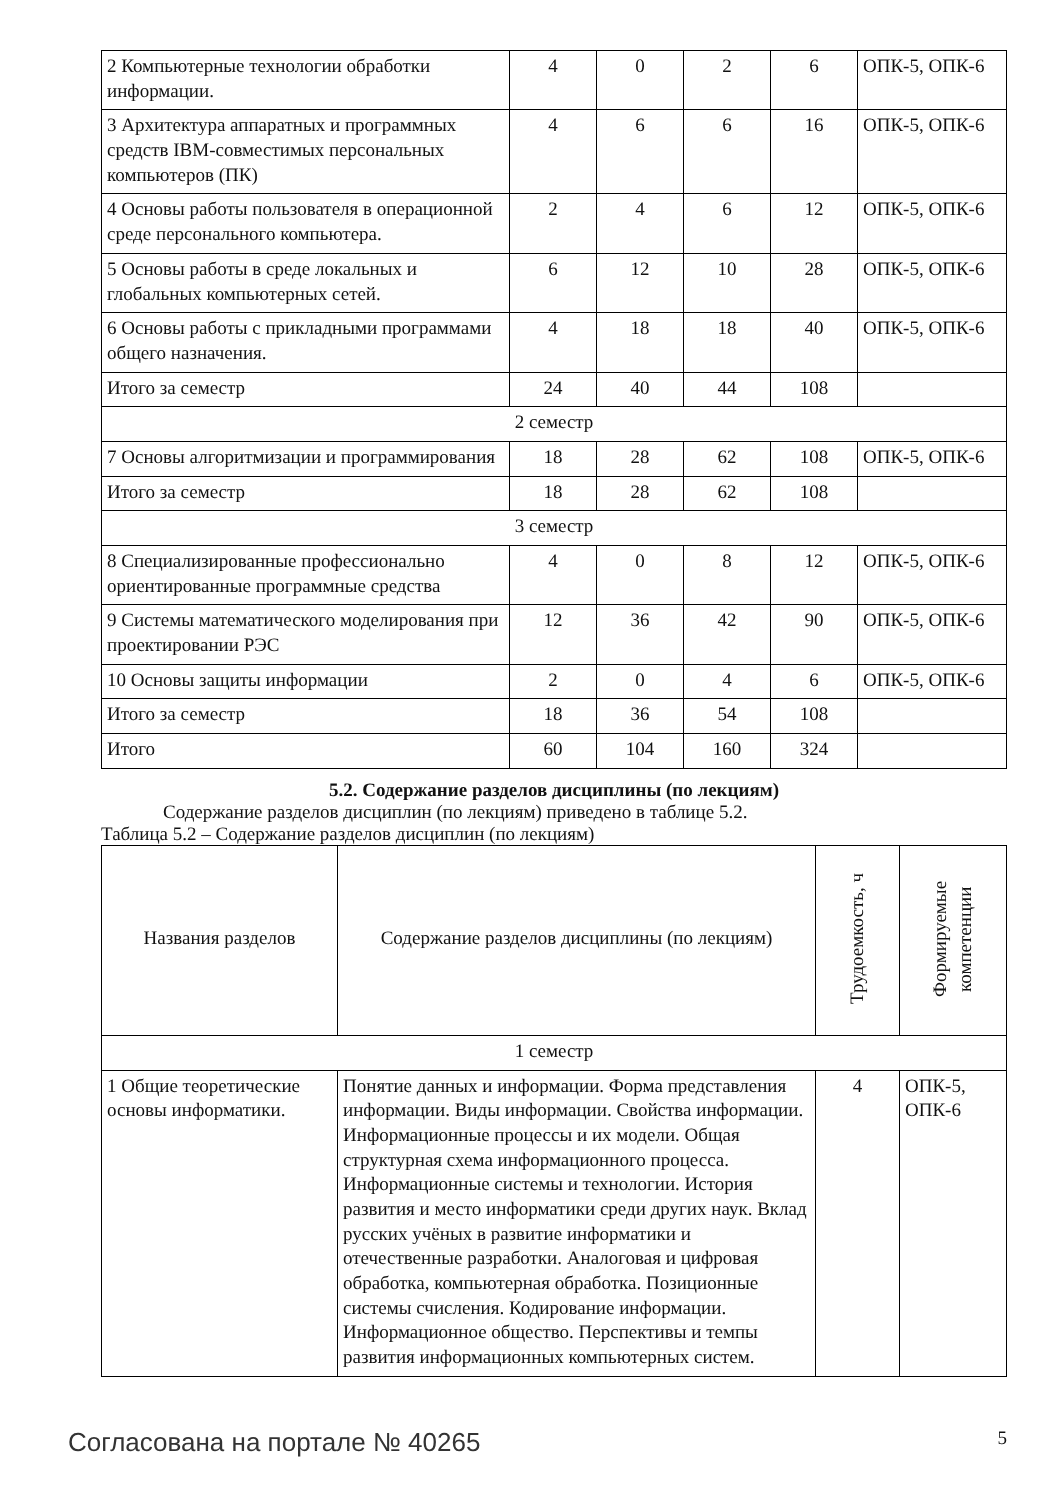| 2 Компьютерные технологии обработки информации. | 4 | 0 | 2 | 6 | ОПК-5, ОПК-6 |
| 3 Архитектура аппаратных и программных средств IBM-совместимых персональных компьютеров (ПК) | 4 | 6 | 6 | 16 | ОПК-5, ОПК-6 |
| 4 Основы работы пользователя в операционной среде персонального компьютера. | 2 | 4 | 6 | 12 | ОПК-5, ОПК-6 |
| 5 Основы работы в среде локальных и глобальных компьютерных сетей. | 6 | 12 | 10 | 28 | ОПК-5, ОПК-6 |
| 6 Основы работы с прикладными программами общего назначения. | 4 | 18 | 18 | 40 | ОПК-5, ОПК-6 |
| Итого за семестр | 24 | 40 | 44 | 108 | |
| 2 семестр | | | | | |
| 7 Основы алгоритмизации и программирования | 18 | 28 | 62 | 108 | ОПК-5, ОПК-6 |
| Итого за семестр | 18 | 28 | 62 | 108 | |
| 3 семестр | | | | | |
| 8 Специализированные профессионально ориентированные программные средства | 4 | 0 | 8 | 12 | ОПК-5, ОПК-6 |
| 9 Системы математического моделирования при проектировании РЭС | 12 | 36 | 42 | 90 | ОПК-5, ОПК-6 |
| 10 Основы защиты информации | 2 | 0 | 4 | 6 | ОПК-5, ОПК-6 |
| Итого за семестр | 18 | 36 | 54 | 108 | |
| Итого | 60 | 104 | 160 | 324 | |
5.2. Содержание разделов дисциплины (по лекциям)
Содержание разделов дисциплин (по лекциям) приведено в таблице 5.2.
Таблица 5.2 – Содержание разделов дисциплин (по лекциям)
| Названия разделов | Содержание разделов дисциплины (по лекциям) | Трудоемкость, ч | Формируемые компетенции |
| --- | --- | --- | --- |
| 1 семестр | | | |
| 1 Общие теоретические основы информатики. | Понятие данных и информации. Форма представления информации. Виды информации. Свойства информации. Информационные процессы и их модели. Общая структурная схема информационного процесса. Информационные системы и технологии. История развития и место информатики среди других наук. Вклад русских учёных в развитие информатики и отечественные разработки. Аналоговая и цифровая обработка, компьютерная обработка. Позиционные системы счисления. Кодирование информации. Информационное общество. Перспективы и темпы развития информационных компьютерных систем. | 4 | ОПК-5, ОПК-6 |
Согласована на портале № 40265 5